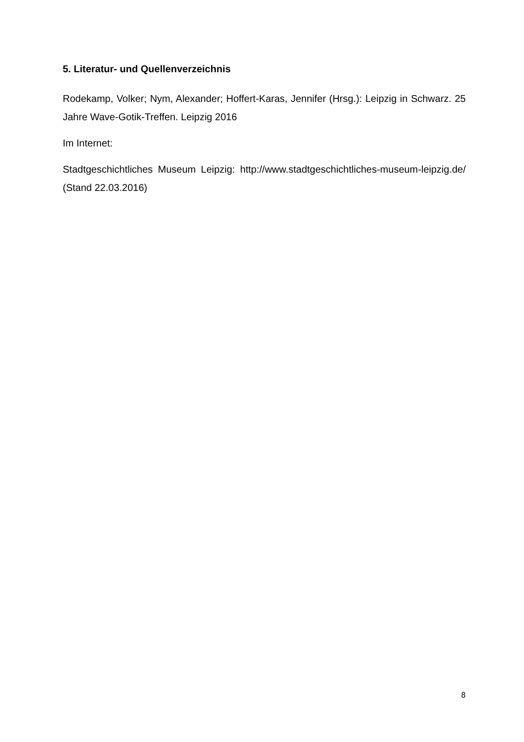5. Literatur- und Quellenverzeichnis
Rodekamp, Volker; Nym, Alexander; Hoffert-Karas, Jennifer (Hrsg.): Leipzig in Schwarz. 25 Jahre Wave-Gotik-Treffen. Leipzig 2016
Im Internet:
Stadtgeschichtliches Museum Leipzig: http://www.stadtgeschichtliches-museum-leipzig.de/ (Stand 22.03.2016)
8